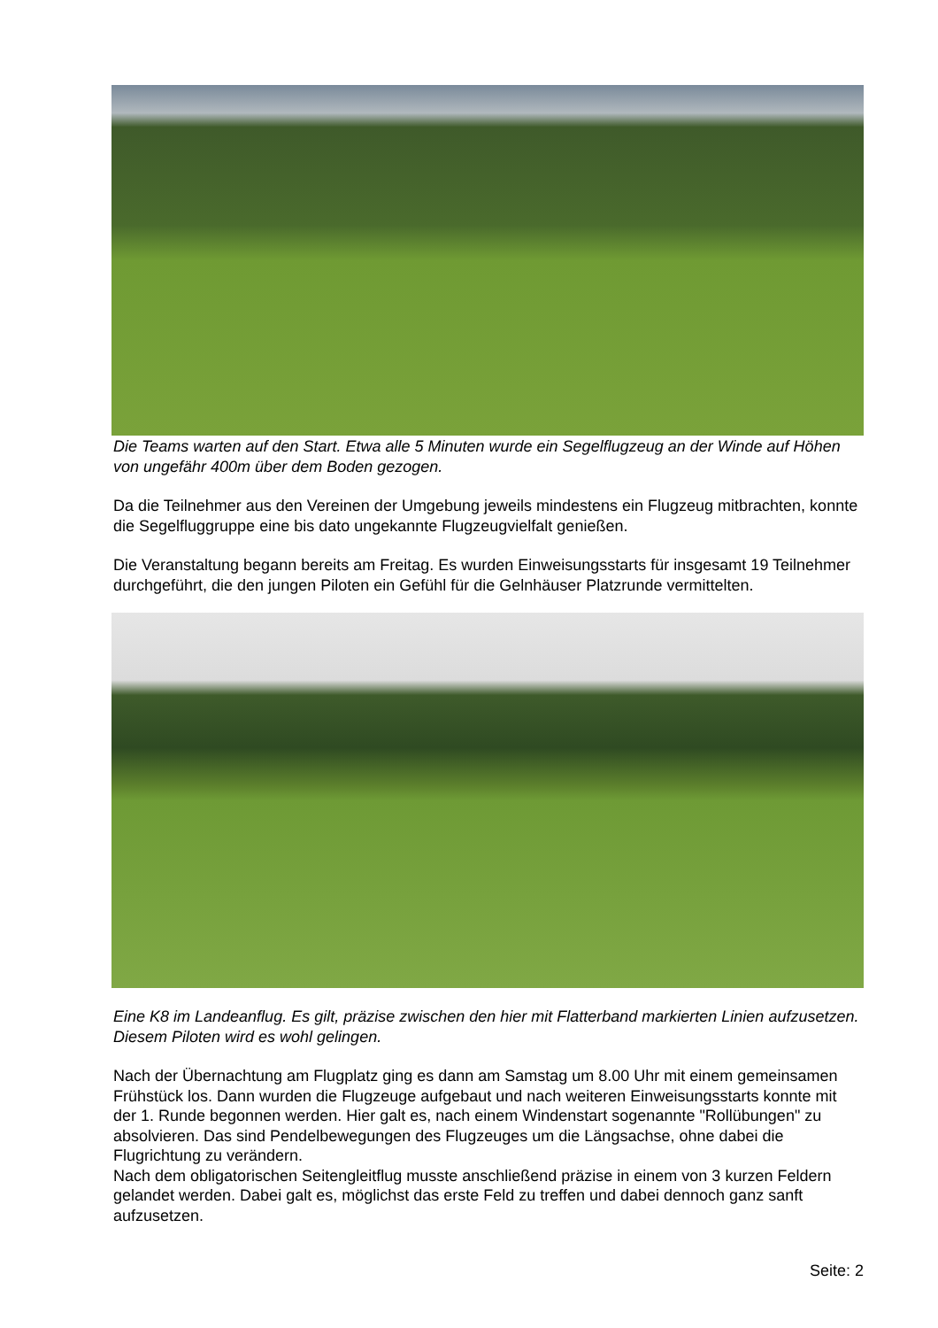Die Teams warten auf den Start. Etwa alle 5 Minuten wurde ein Segelflugzeug an der Winde auf Höhen von ungefähr 400m über dem Boden gezogen.
Da die Teilnehmer aus den Vereinen der Umgebung jeweils mindestens ein Flugzeug mitbrachten, konnte die Segelfluggruppe eine bis dato ungekannte Flugzeugvielfalt genießen.
Die Veranstaltung begann bereits am Freitag. Es wurden Einweisungsstarts für insgesamt 19 Teilnehmer durchgeführt, die den jungen Piloten ein Gefühl für die Gelnhäuser Platzrunde vermittelten.
Eine K8 im Landeanflug. Es gilt, präzise zwischen den hier mit Flatterband markierten Linien aufzusetzen. Diesem Piloten wird es wohl gelingen.
Nach der Übernachtung am Flugplatz ging es dann am Samstag um 8.00 Uhr mit einem gemeinsamen Frühstück los. Dann wurden die Flugzeuge aufgebaut und nach weiteren Einweisungsstarts konnte mit der 1. Runde begonnen werden. Hier galt es, nach einem Windenstart sogenannte "Rollübungen" zu absolvieren. Das sind Pendelbewegungen des Flugzeuges um die Längsachse, ohne dabei die Flugrichtung zu verändern.
Nach dem obligatorischen Seitengleitflug musste anschließend präzise in einem von 3 kurzen Feldern gelandet werden. Dabei galt es, möglichst das erste Feld zu treffen und dabei dennoch ganz sanft aufzusetzen.
Seite: 2